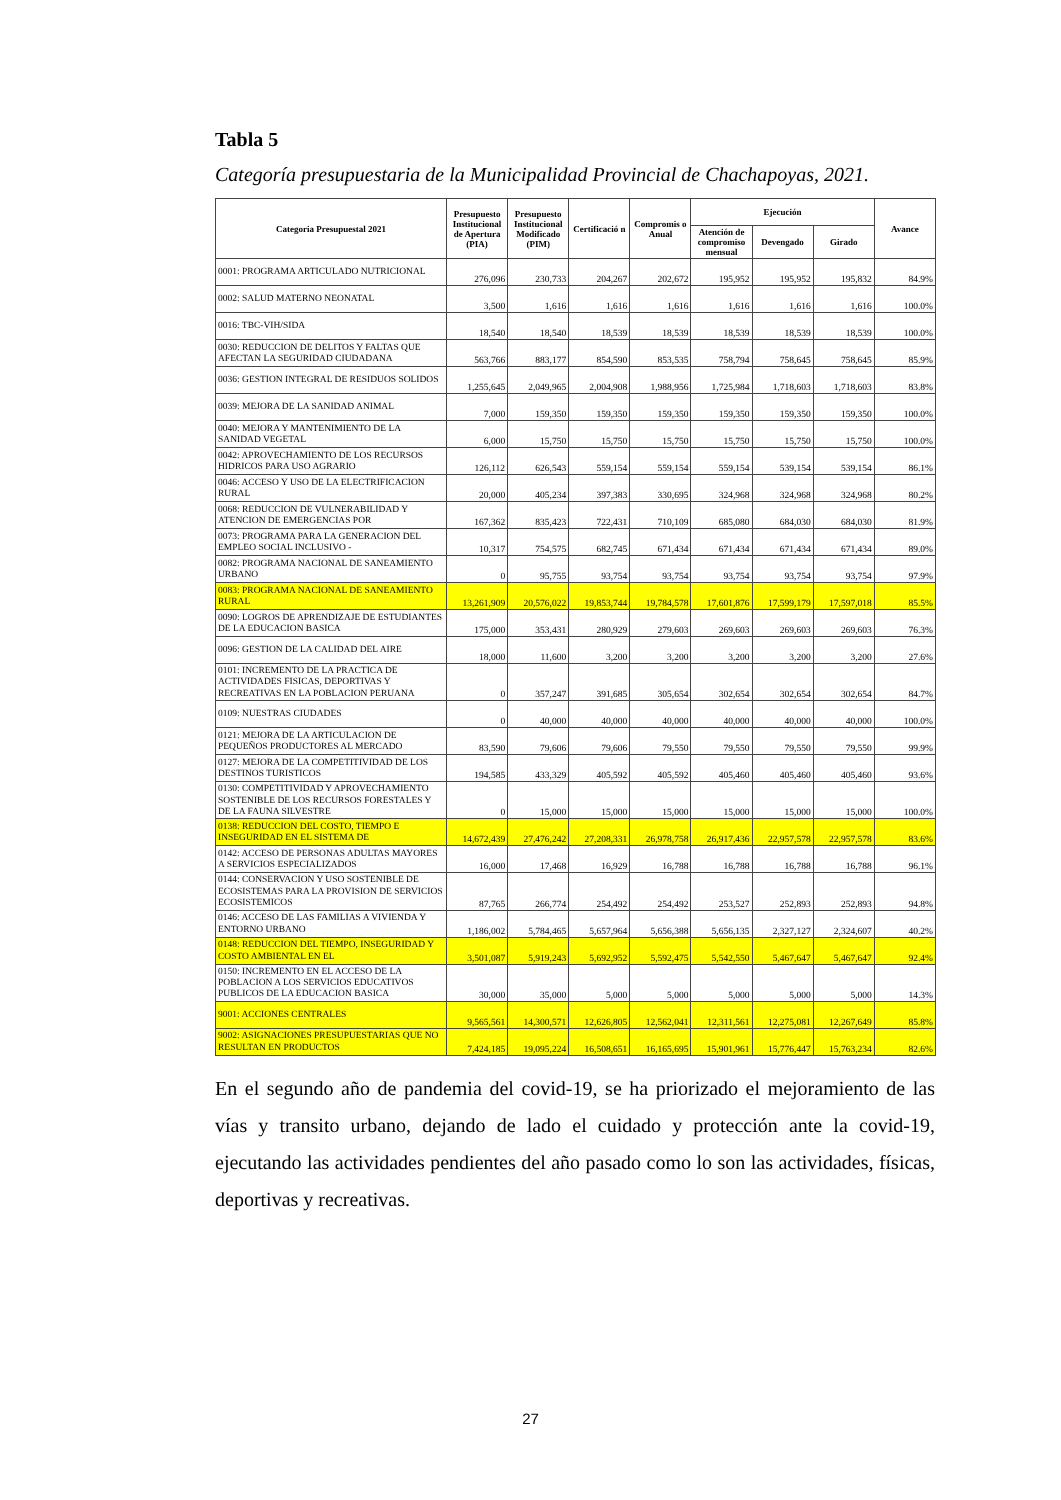Tabla 5
Categoría presupuestaria de la Municipalidad Provincial de Chachapoyas, 2021.
| Categoria Presupuestal 2021 | Presupuesto Institucional de Apertura (PIA) | Presupuesto Institucional Modificado (PIM) | Certificació n | Compromis o Anual | Ejecución | | | Avance |
| --- | --- | --- | --- | --- | --- | --- | --- | --- |
| | | | | | Atención de compromiso mensual | Devengado | Girado | |
| 0001: PROGRAMA ARTICULADO NUTRICIONAL | 276,096 | 230,733 | 204,267 | 202,672 | 195,952 | 195,952 | 195,832 | 84.9% |
| 0002: SALUD MATERNO NEONATAL | 3,500 | 1,616 | 1,616 | 1,616 | 1,616 | 1,616 | 1,616 | 100.0% |
| 0016: TBC-VIH/SIDA | 18,540 | 18,540 | 18,539 | 18,539 | 18,539 | 18,539 | 18,539 | 100.0% |
| 0030: REDUCCION DE DELITOS Y FALTAS QUE AFECTAN LA SEGURIDAD CIUDADANA | 563,766 | 883,177 | 854,590 | 853,535 | 758,794 | 758,645 | 758,645 | 85.9% |
| 0036: GESTION INTEGRAL DE RESIDUOS SOLIDOS | 1,255,645 | 2,049,965 | 2,004,908 | 1,988,956 | 1,725,984 | 1,718,603 | 1,718,603 | 83.8% |
| 0039: MEJORA DE LA SANIDAD ANIMAL | 7,000 | 159,350 | 159,350 | 159,350 | 159,350 | 159,350 | 159,350 | 100.0% |
| 0040: MEJORA Y MANTENIMIENTO DE LA SANIDAD VEGETAL | 6,000 | 15,750 | 15,750 | 15,750 | 15,750 | 15,750 | 15,750 | 100.0% |
| 0042: APROVECHAMIENTO DE LOS RECURSOS HIDRICOS PARA USO AGRARIO | 126,112 | 626,543 | 559,154 | 559,154 | 559,154 | 539,154 | 539,154 | 86.1% |
| 0046: ACCESO Y USO DE LA ELECTRIFICACION RURAL | 20,000 | 405,234 | 397,383 | 330,695 | 324,968 | 324,968 | 324,968 | 80.2% |
| 0068: REDUCCION DE VULNERABILIDAD Y ATENCION DE EMERGENCIAS POR | 167,362 | 835,423 | 722,431 | 710,109 | 685,080 | 684,030 | 684,030 | 81.9% |
| 0073: PROGRAMA PARA LA GENERACION DEL EMPLEO SOCIAL INCLUSIVO - | 10,317 | 754,575 | 682,745 | 671,434 | 671,434 | 671,434 | 671,434 | 89.0% |
| 0082: PROGRAMA NACIONAL DE SANEAMIENTO URBANO | 0 | 95,755 | 93,754 | 93,754 | 93,754 | 93,754 | 93,754 | 97.9% |
| 0083: PROGRAMA NACIONAL DE SANEAMIENTO RURAL | 13,261,909 | 20,576,022 | 19,853,744 | 19,784,578 | 17,601,876 | 17,599,179 | 17,597,018 | 85.5% |
| 0090: LOGROS DE APRENDIZAJE DE ESTUDIANTES DE LA EDUCACION BASICA | 175,000 | 353,431 | 280,929 | 279,603 | 269,603 | 269,603 | 269,603 | 76.3% |
| 0096: GESTION DE LA CALIDAD DEL AIRE | 18,000 | 11,600 | 3,200 | 3,200 | 3,200 | 3,200 | 3,200 | 27.6% |
| 0101: INCREMENTO DE LA PRACTICA DE ACTIVIDADES FISICAS, DEPORTIVAS Y RECREATIVAS EN LA POBLACION PERUANA | 0 | 357,247 | 391,685 | 305,654 | 302,654 | 302,654 | 302,654 | 84.7% |
| 0109: NUESTRAS CIUDADES | 0 | 40,000 | 40,000 | 40,000 | 40,000 | 40,000 | 40,000 | 100.0% |
| 0121: MEJORA DE LA ARTICULACION DE PEQUEÑOS PRODUCTORES AL MERCADO | 83,590 | 79,606 | 79,606 | 79,550 | 79,550 | 79,550 | 79,550 | 99.9% |
| 0127: MEJORA DE LA COMPETITIVIDAD DE LOS DESTINOS TURISTICOS | 194,585 | 433,329 | 405,592 | 405,592 | 405,460 | 405,460 | 405,460 | 93.6% |
| 0130: COMPETITIVIDAD Y APROVECHAMIENTO SOSTENIBLE DE LOS RECURSOS FORESTALES Y DE LA FAUNA SILVESTRE | 0 | 15,000 | 15,000 | 15,000 | 15,000 | 15,000 | 15,000 | 100.0% |
| 0138: REDUCCION DEL COSTO, TIEMPO E INSEGURIDAD EN EL SISTEMA DE | 14,672,439 | 27,476,242 | 27,208,331 | 26,978,758 | 26,917,436 | 22,957,578 | 22,957,578 | 83.6% |
| 0142: ACCESO DE PERSONAS ADULTAS MAYORES A SERVICIOS ESPECIALIZADOS | 16,000 | 17,468 | 16,929 | 16,788 | 16,788 | 16,788 | 16,788 | 96.1% |
| 0144: CONSERVACION Y USO SOSTENIBLE DE ECOSISTEMAS PARA LA PROVISION DE SERVICIOS ECOSISTEMICOS | 87,765 | 266,774 | 254,492 | 254,492 | 253,527 | 252,893 | 252,893 | 94.8% |
| 0146: ACCESO DE LAS FAMILIAS A VIVIENDA Y ENTORNO URBANO | 1,186,002 | 5,784,465 | 5,657,964 | 5,656,388 | 5,656,135 | 2,327,127 | 2,324,607 | 40.2% |
| 0148: REDUCCION DEL TIEMPO, INSEGURIDAD Y COSTO AMBIENTAL EN EL | 3,501,087 | 5,919,243 | 5,692,952 | 5,592,475 | 5,542,550 | 5,467,647 | 5,467,647 | 92.4% |
| 0150: INCREMENTO EN EL ACCESO DE LA POBLACION A LOS SERVICIOS EDUCATIVOS PUBLICOS DE LA EDUCACION BASICA | 30,000 | 35,000 | 5,000 | 5,000 | 5,000 | 5,000 | 5,000 | 14.3% |
| 9001: ACCIONES CENTRALES | 9,565,561 | 14,300,571 | 12,626,805 | 12,562,041 | 12,311,561 | 12,275,081 | 12,267,649 | 85.8% |
| 9002: ASIGNACIONES PRESUPUESTARIAS QUE NO RESULTAN EN PRODUCTOS | 7,424,185 | 19,095,224 | 16,508,651 | 16,165,695 | 15,901,961 | 15,776,447 | 15,763,234 | 82.6% |
En el segundo año de pandemia del covid-19, se ha priorizado el mejoramiento de las vías y transito urbano, dejando de lado el cuidado y protección ante la covid-19, ejecutando las actividades pendientes del año pasado como lo son las actividades, físicas, deportivas y recreativas.
27